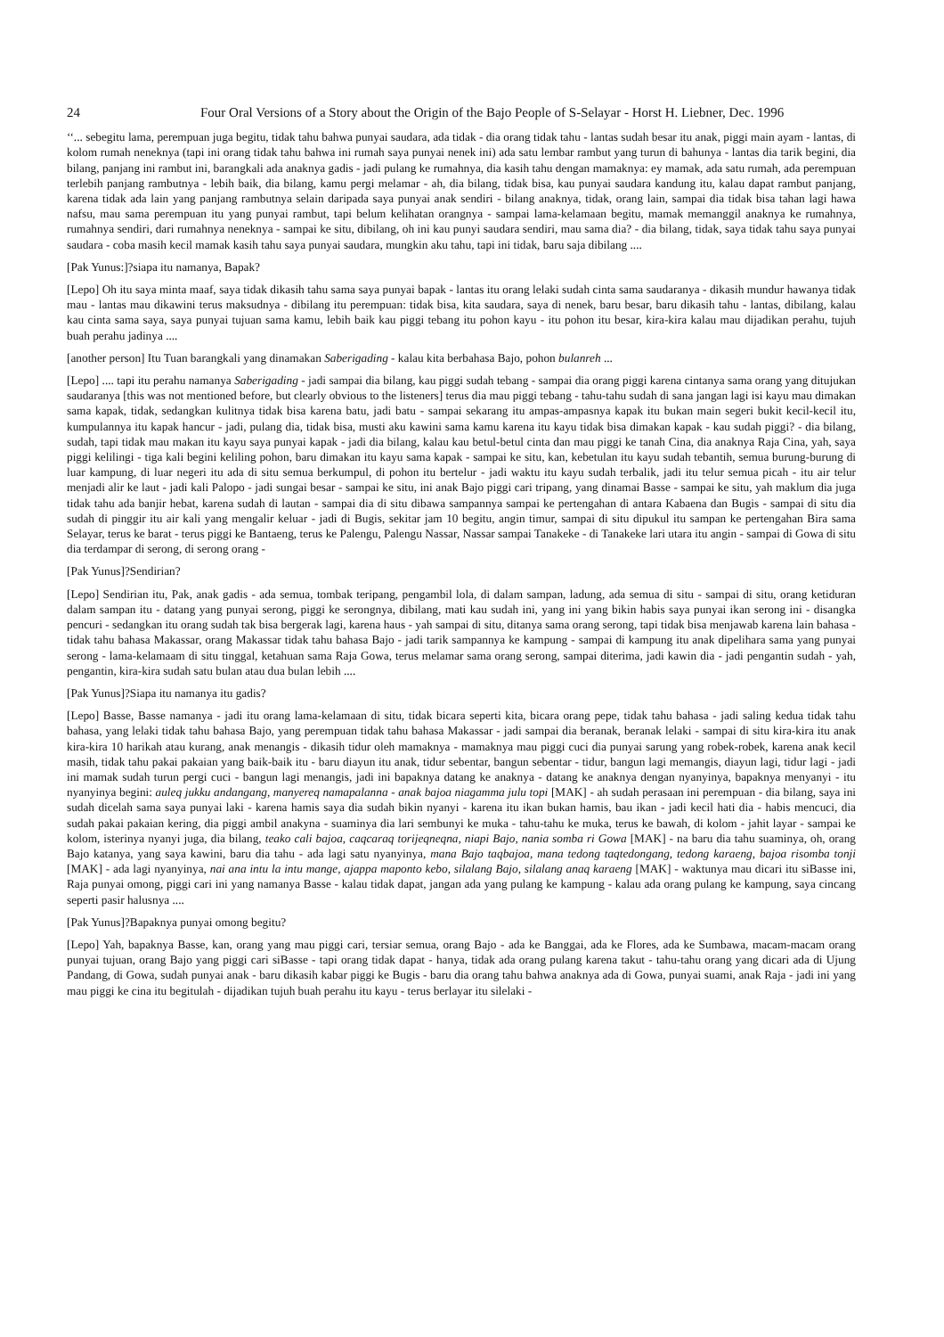24 Four Oral Versions of a Story about the Origin of the Bajo People of S-Selayar - Horst H. Liebner, Dec. 1996
‘‘... sebegitu lama, perempuan juga begitu, tidak tahu bahwa punyai saudara, ada tidak - dia orang tidak tahu - lantas sudah besar itu anak, piggi main ayam - lantas, di kolom rumah neneknya (tapi ini orang tidak tahu bahwa ini rumah saya punyai nenek ini) ada satu lembar rambut yang turun di bahunya - lantas dia tarik begini, dia bilang, panjang ini rambut ini, barangkali ada anaknya gadis - jadi pulang ke rumahnya, dia kasih tahu dengan mamaknya: ey mamak, ada satu rumah, ada perempuan terlebih panjang rambutnya - lebih baik, dia bilang, kamu pergi melamar - ah, dia bilang, tidak bisa, kau punyai saudara kandung itu, kalau dapat rambut panjang, karena tidak ada lain yang panjang rambutnya selain daripada saya punyai anak sendiri - bilang anaknya, tidak, orang lain, sampai dia tidak bisa tahan lagi hawa nafsu, mau sama perempuan itu yang punyai rambut, tapi belum kelihatan orangnya - sampai lama-kelamaan begitu, mamak memanggil anaknya ke rumahnya, rumahnya sendiri, dari rumahnya neneknya - sampai ke situ, dibilang, oh ini kau punyi saudara sendiri, mau sama dia? - dia bilang, tidak, saya tidak tahu saya punyai saudara - coba masih kecil mamak kasih tahu saya punyai saudara, mungkin aku tahu, tapi ini tidak, baru saja dibilang ....
[Pak Yunus:]?siapa itu namanya, Bapak?
[Lepo] Oh itu saya minta maaf, saya tidak dikasih tahu sama saya punyai bapak - lantas itu orang lelaki sudah cinta sama saudaranya - dikasih mundur hawanya tidak mau - lantas mau dikawini terus maksudnya - dibilang itu perempuan: tidak bisa, kita saudara, saya di nenek, baru besar, baru dikasih tahu - lantas, dibilang, kalau kau cinta sama saya, saya punyai tujuan sama kamu, lebih baik kau piggi tebang itu pohon kayu - itu pohon itu besar, kira-kira kalau mau dijadikan perahu, tujuh buah perahu jadinya ....
[another person] Itu Tuan barangkali yang dinamakan Saberigading - kalau kita berbahasa Bajo, pohon bulanreh ...
[Lepo] .... tapi itu perahu namanya Saberigading - jadi sampai dia bilang, kau piggi sudah tebang - sampai dia orang piggi karena cintanya sama orang yang ditujukan saudaranya [this was not mentioned before, but clearly obvious to the listeners] terus dia mau piggi tebang - tahu-tahu sudah di sana jangan lagi isi kayu mau dimakan sama kapak, tidak, sedangkan kulitnya tidak bisa karena batu, jadi batu - sampai sekarang itu ampas-ampasnya kapak itu bukan main segeri bukit kecil-kecil itu, kumpulannya itu kapak hancur - jadi, pulang dia, tidak bisa, musti aku kawini sama kamu karena itu kayu tidak bisa dimakan kapak - kau sudah piggi? - dia bilang, sudah, tapi tidak mau makan itu kayu saya punyai kapak - jadi dia bilang, kalau kau betul-betul cinta dan mau piggi ke tanah Cina, dia anaknya Raja Cina, yah, saya piggi kelilingi - tiga kali begini keliling pohon, baru dimakan itu kayu sama kapak - sampai ke situ, kan, kebetulan itu kayu sudah tebantih, semua burung-burung di luar kampung, di luar negeri itu ada di situ semua berkumpul, di pohon itu bertelur - jadi waktu itu kayu sudah terbalik, jadi itu telur semua picah - itu air telur menjadi alir ke laut - jadi kali Palopo - jadi sungai besar - sampai ke situ, ini anak Bajo piggi cari tripang, yang dinamai Basse - sampai ke situ, yah maklum dia juga tidak tahu ada banjir hebat, karena sudah di lautan - sampai dia di situ dibawa sampannya sampai ke pertengahan di antara Kabaena dan Bugis - sampai di situ dia sudah di pinggir itu air kali yang mengalir keluar - jadi di Bugis, sekitar jam 10 begitu, angin timur, sampai di situ dipukul itu sampan ke pertengahan Bira sama Selayar, terus ke barat - terus piggi ke Bantaeng, terus ke Palengu, Palengu Nassar, Nassar sampai Tanakeke - di Tanakeke lari utara itu angin - sampai di Gowa di situ dia terdampar di serong, di serong orang -
[Pak Yunus]?Sendirian?
[Lepo] Sendirian itu, Pak, anak gadis - ada semua, tombak teripang, pengambil lola, di dalam sampan, ladung, ada semua di situ - sampai di situ, orang ketiduran dalam sampan itu - datang yang punyai serong, piggi ke serongnya, dibilang, mati kau sudah ini, yang ini yang bikin habis saya punyai ikan serong ini - disangka pencuri - sedangkan itu orang sudah tak bisa bergerak lagi, karena haus - yah sampai di situ, ditanya sama orang serong, tapi tidak bisa menjawab karena lain bahasa - tidak tahu bahasa Makassar, orang Makassar tidak tahu bahasa Bajo - jadi tarik sampannya ke kampung - sampai di kampung itu anak dipelihara sama yang punyai serong - lama-kelamaam di situ tinggal, ketahuan sama Raja Gowa, terus melamar sama orang serong, sampai diterima, jadi kawin dia - jadi pengantin sudah - yah, pengantin, kira-kira sudah satu bulan atau dua bulan lebih ....
[Pak Yunus]?Siapa itu namanya itu gadis?
[Lepo] Basse, Basse namanya - jadi itu orang lama-kelamaan di situ, tidak bicara seperti kita, bicara orang pepe, tidak tahu bahasa - jadi saling kedua tidak tahu bahasa, yang lelaki tidak tahu bahasa Bajo, yang perempuan tidak tahu bahasa Makassar - jadi sampai dia beranak, beranak lelaki - sampai di situ kira-kira itu anak kira-kira 10 harikah atau kurang, anak menangis - dikasih tidur oleh mamaknya - mamaknya mau piggi cuci dia punyai sarung yang robek-robek, karena anak kecil masih, tidak tahu pakai pakaian yang baik-baik itu - baru diayun itu anak, tidur sebentar, bangun sebentar - tidur, bangun lagi memangis, diayun lagi, tidur lagi - jadi ini mamak sudah turun pergi cuci - bangun lagi menangis, jadi ini bapaknya datang ke anaknya - datang ke anaknya dengan nyanyinya, bapaknya menyanyi - itu nyanyinya begini: auleq jukku andangang, manyereq namapalanna - anak bajoa niagamma julu topi [MAK] - ah sudah perasaan ini perempuan - dia bilang, saya ini sudah dicelah sama saya punyai laki - karena hamis saya dia sudah bikin nyanyi - karena itu ikan bukan hamis, bau ikan - jadi kecil hati dia - habis mencuci, dia sudah pakai pakaian kering, dia piggi ambil anakyna - suaminya dia lari sembunyi ke muka - tahu-tahu ke muka, terus ke bawah, di kolom - jahit layar - sampai ke kolom, isterinya nyanyi juga, dia bilang, teako cali bajoa, caqcaraq torijeqneqna, niapi Bajo, nania somba ri Gowa [MAK] - na baru dia tahu suaminya, oh, orang Bajo katanya, yang saya kawini, baru dia tahu - ada lagi satu nyanyinya, mana Bajo taqbajoa, mana tedong taqtedongang, tedong karaeng, bajoa risomba tonji [MAK] - ada lagi nyanyinya, nai ana intu la intu mange, ajappa maponto kebo, silalang Bajo, silalang anaq karaeng [MAK] - waktunya mau dicari itu siBasse ini, Raja punyai omong, piggi cari ini yang namanya Basse - kalau tidak dapat, jangan ada yang pulang ke kampung - kalau ada orang pulang ke kampung, saya cincang seperti pasir halusnya ....
[Pak Yunus]?Bapaknya punyai omong begitu?
[Lepo] Yah, bapaknya Basse, kan, orang yang mau piggi cari, tersiar semua, orang Bajo - ada ke Banggai, ada ke Flores, ada ke Sumbawa, macam-macam orang punyai tujuan, orang Bajo yang piggi cari siBasse - tapi orang tidak dapat - hanya, tidak ada orang pulang karena takut - tahu-tahu orang yang dicari ada di Ujung Pandang, di Gowa, sudah punyai anak - baru dikasih kabar piggi ke Bugis - baru dia orang tahu bahwa anaknya ada di Gowa, punyai suami, anak Raja - jadi ini yang mau piggi ke cina itu begitulah - dijadikan tujuh buah perahu itu kayu - terus berlayar itu silelaki -